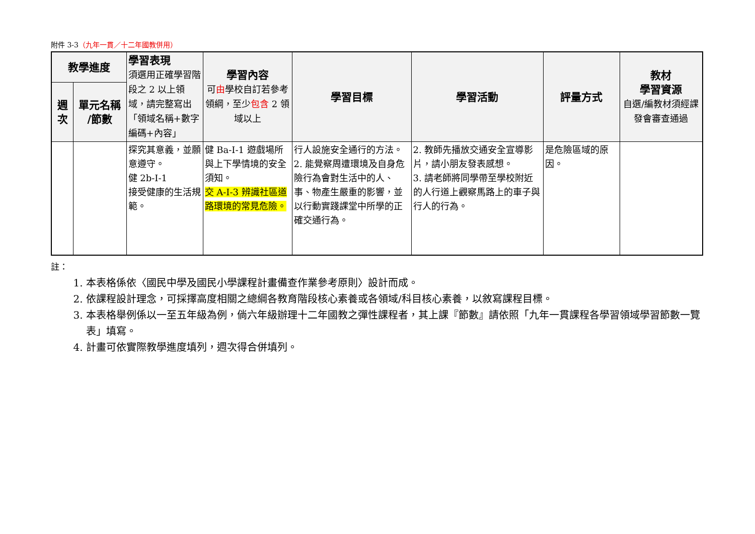附件 3-3（九年一貫／十二年國教併用）
| 教學進度 | | 學習表現 須選用正確學習階段之 2 以上領域，請完整寫出「領域名稱+數字編碼+內容」 | 學習內容 可 由 學校自訂若參考領綱，至少 包含 2 領域以上 | 學習目標 | 學習活動 | 評量方式 | 教材 學習資源 自選/編教材須經課發會審查通過 |
| --- | --- | --- | --- | --- | --- | --- | --- |
| 週次 | 單元名稱 /節數 | | | | | | |
| | | 探究其意義，並願意遵守。 健 2b-I-1 接受健康的生活規範。 | 健 Ba-I-1 遊戲場所與上下學情境的安全須知。 交 A-I-3 辨識社區道路環境的常見危險。 | 行人設施安全通行的方法。 2. 能覺察周遭環境及自身危險行為會對生活中的人、事、物產生嚴重的影響，並以行動實踐課堂中所學的正確交通行為。 | 2. 教師先播放交通安全宣導影片，請小朋友發表感想。 3. 請老師將同學帶至學校附近的人行道上觀察馬路上的車子與行人的行為。 | 是危險區域的原因。 | |
註：
1. 本表格係依〈國民中學及國民小學課程計畫備查作業參考原則〉設計而成。
2. 依課程設計理念，可採擇高度相關之總綱各教育階段核心素養或各領域/科目核心素養，以敘寫課程目標。
3. 本表格舉例係以一至五年級為例，倘六年級辦理十二年國教之彈性課程者，其上課『節數』請依照「九年一貫課程各學習領域學習節數一覽表」填寫。
4. 計畫可依實際教學進度填列，週次得合併填列。